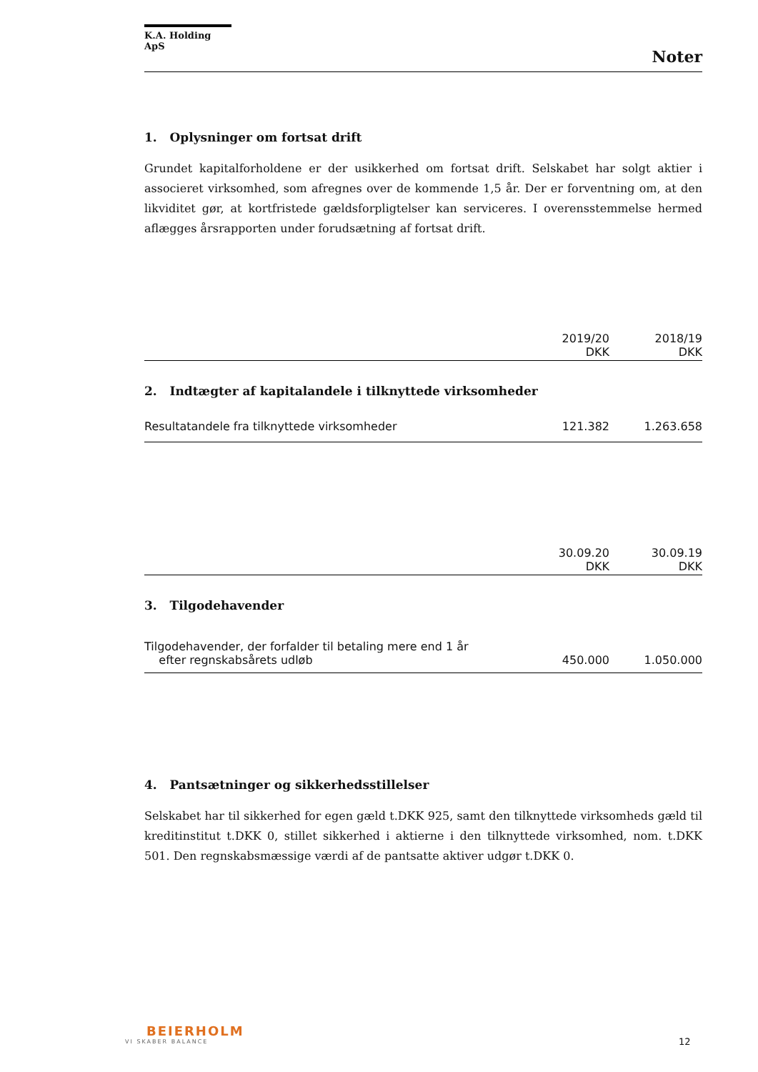K.A. Holding ApS
Noter
1. Oplysninger om fortsat drift
Grundet kapitalforholdene er der usikkerhed om fortsat drift. Selskabet har solgt aktier i associeret virksomhed, som afregnes over de kommende 1,5 år. Der er forventning om, at den likviditet gør, at kortfristede gældsforpligtelser kan serviceres. I overensstemmelse hermed aflægges årsrapporten under forudsætning af fortsat drift.
| | 2019/20 DKK | 2018/19 DKK |
| --- | --- | --- |
2. Indtægter af kapitalandele i tilknyttede virksomheder
| Resultatandele fra tilknyttede virksomheder | 121.382 | 1.263.658 |
| | 30.09.20 DKK | 30.09.19 DKK |
| --- | --- | --- |
3. Tilgodehavender
| Tilgodehavender, der forfalder til betaling mere end 1 år efter regnskabsårets udløb | 450.000 | 1.050.000 |
4. Pantsætninger og sikkerhedsstillelser
Selskabet har til sikkerhed for egen gæld t.DKK 925, samt den tilknyttede virksomheds gæld til kreditinstitut t.DKK 0, stillet sikkerhed i aktierne i den tilknyttede virksomhed, nom. t.DKK 501. Den regnskabsmæssige værdi af de pantsatte aktiver udgør t.DKK 0.
BEIERHOLM
VI SKABER BALANCE
12